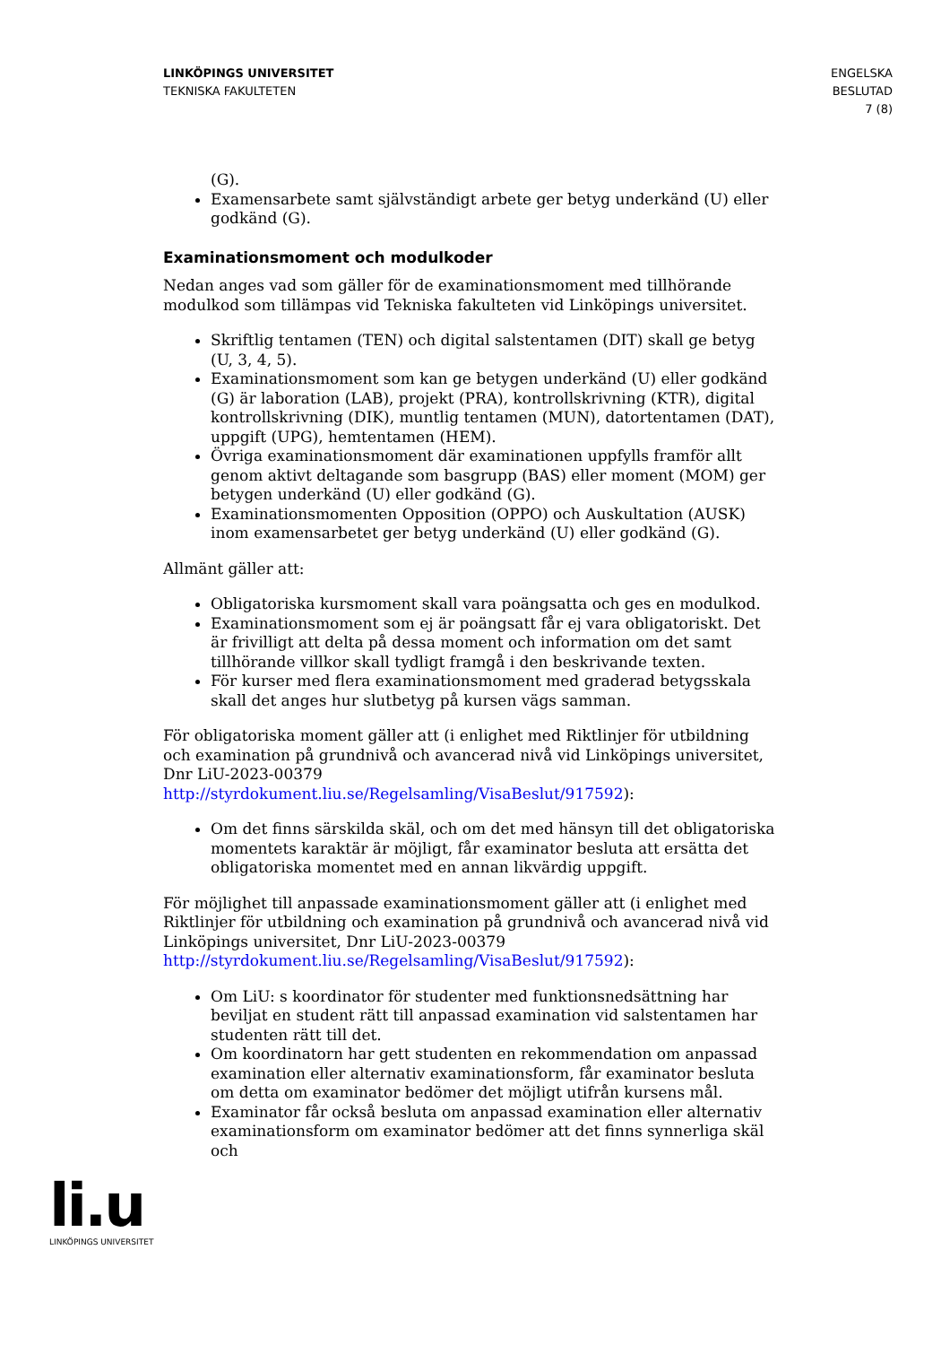LINKÖPINGS UNIVERSITET
TEKNISKA FAKULTETEN
ENGELSKA
BESLUTAD
7 (8)
(G).
Examensarbete samt självständigt arbete ger betyg underkänd (U) eller godkänd (G).
Examinationsmoment och modulkoder
Nedan anges vad som gäller för de examinationsmoment med tillhörande modulkod som tillämpas vid Tekniska fakulteten vid Linköpings universitet.
Skriftlig tentamen (TEN) och digital salstentamen (DIT) skall ge betyg (U, 3, 4, 5).
Examinationsmoment som kan ge betygen underkänd (U) eller godkänd (G) är laboration (LAB), projekt (PRA), kontrollskrivning (KTR), digital kontrollskrivning (DIK), muntlig tentamen (MUN), datortentamen (DAT), uppgift (UPG), hemtentamen (HEM).
Övriga examinationsmoment där examinationen uppfylls framför allt genom aktivt deltagande som basgrupp (BAS) eller moment (MOM) ger betygen underkänd (U) eller godkänd (G).
Examinationsmomenten Opposition (OPPO) och Auskultation (AUSK) inom examensarbetet ger betyg underkänd (U) eller godkänd (G).
Allmänt gäller att:
Obligatoriska kursmoment skall vara poängsatta och ges en modulkod.
Examinationsmoment som ej är poängsatt får ej vara obligatoriskt. Det är frivilligt att delta på dessa moment och information om det samt tillhörande villkor skall tydligt framgå i den beskrivande texten.
För kurser med flera examinationsmoment med graderad betygsskala skall det anges hur slutbetyg på kursen vägs samman.
För obligatoriska moment gäller att (i enlighet med Riktlinjer för utbildning och examination på grundnivå och avancerad nivå vid Linköpings universitet, Dnr LiU-2023-00379 http://styrdokument.liu.se/Regelsamling/VisaBeslut/917592):
Om det finns särskilda skäl, och om det med hänsyn till det obligatoriska momentets karaktär är möjligt, får examinator besluta att ersätta det obligatoriska momentet med en annan likvärdig uppgift.
För möjlighet till anpassade examinationsmoment gäller att (i enlighet med Riktlinjer för utbildning och examination på grundnivå och avancerad nivå vid Linköpings universitet, Dnr LiU-2023-00379 http://styrdokument.liu.se/Regelsamling/VisaBeslut/917592):
Om LiU: s koordinator för studenter med funktionsnedsättning har beviljat en student rätt till anpassad examination vid salstentamen har studenten rätt till det.
Om koordinatorn har gett studenten en rekommendation om anpassad examination eller alternativ examinationsform, får examinator besluta om detta om examinator bedömer det möjligt utifrån kursens mål.
Examinator får också besluta om anpassad examination eller alternativ examinationsform om examinator bedömer att det finns synnerliga skäl och
li.u
LINKÖPINGS UNIVERSITET